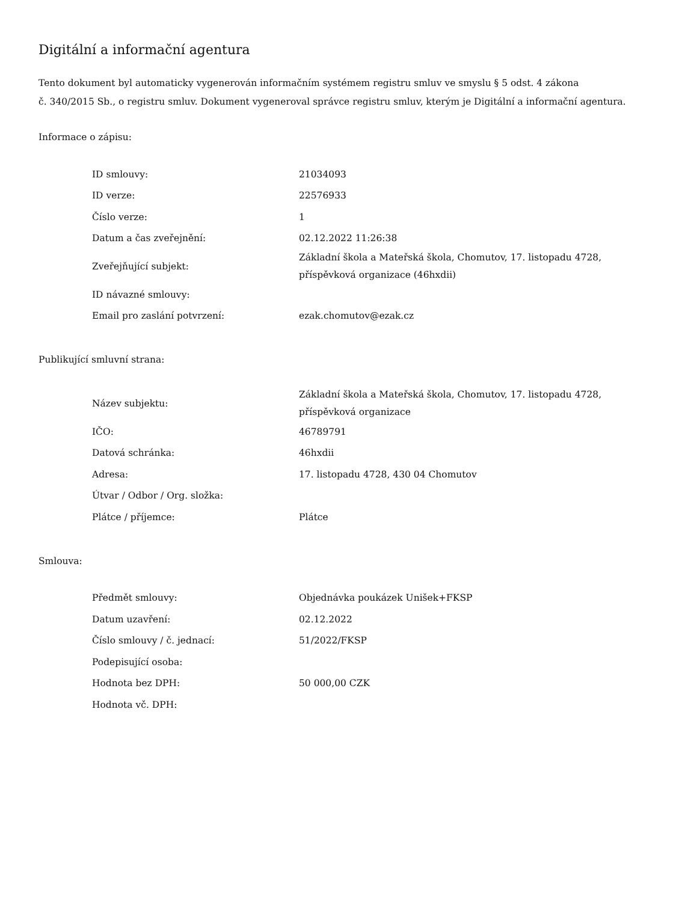Digitální a informační agentura
Tento dokument byl automaticky vygenerován informačním systémem registru smluv ve smyslu § 5 odst. 4 zákona
č. 340/2015 Sb., o registru smluv. Dokument vygeneroval správce registru smluv, kterým je Digitální a informační agentura.
Informace o zápisu:
| ID smlouvy: | 21034093 |
| ID verze: | 22576933 |
| Číslo verze: | 1 |
| Datum a čas zveřejnění: | 02.12.2022 11:26:38 |
| Zveřejňující subjekt: | Základní škola a Mateřská škola, Chomutov, 17. listopadu 4728, příspěvková organizace (46hxdii) |
| ID návazné smlouvy: | |
| Email pro zaslání potvrzení: | ezak.chomutov@ezak.cz |
Publikující smluvní strana:
| Název subjektu: | Základní škola a Mateřská škola, Chomutov, 17. listopadu 4728, příspěvková organizace |
| IČO: | 46789791 |
| Datová schránka: | 46hxdii |
| Adresa: | 17. listopadu 4728, 430 04 Chomutov |
| Útvar / Odbor / Org. složka: | |
| Plátce / příjemce: | Plátce |
Smlouva:
| Předmět smlouvy: | Objednávka poukázek Unišek+FKSP |
| Datum uzavření: | 02.12.2022 |
| Číslo smlouvy / č. jednací: | 51/2022/FKSP |
| Podepisující osoba: | |
| Hodnota bez DPH: | 50 000,00 CZK |
| Hodnota vč. DPH: | |